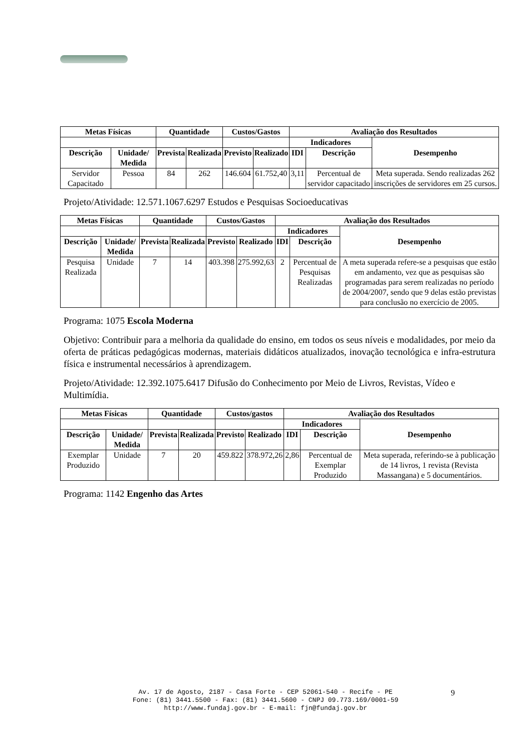| Metas Físicas | | Quantidade | | Custos/Gastos | | Avaliação dos Resultados | | |
| --- | --- | --- | --- | --- | --- | --- | --- | --- |
| | | | | | | Indicadores | | Desempenho |
| Descrição | Unidade/ Medida | Prevista | Realizada | Previsto | Realizado | IDI | Descrição | |
| Servidor Capacitado | Pessoa | 84 | 262 | 146.604 | 61.752,40 | 3,11 | Percentual de servidor capacitado | Meta superada. Sendo realizadas 262 inscrições de servidores em 25 cursos. |
Projeto/Atividade: 12.571.1067.6297 Estudos e Pesquisas Socioeducativas
| Metas Físicas | | Quantidade | | Custos/Gastos | | Avaliação dos Resultados | | |
| --- | --- | --- | --- | --- | --- | --- | --- | --- |
| | | | | | | Indicadores | | Desempenho |
| Descrição | Unidade/ Medida | Prevista | Realizada | Previsto | Realizado | IDI | Descrição | |
| Pesquisa Realizada | Unidade | 7 | 14 | 403.398 | 275.992,63 | 2 | Percentual de Pesquisas Realizadas | A meta superada refere-se a pesquisas que estão em andamento, vez que as pesquisas são programadas para serem realizadas no período de 2004/2007, sendo que 9 delas estão previstas para conclusão no exercício de 2005. |
Programa: 1075 Escola Moderna
Objetivo: Contribuir para a melhoria da qualidade do ensino, em todos os seus níveis e modalidades, por meio da oferta de práticas pedagógicas modernas, materiais didáticos atualizados, inovação tecnológica e infra-estrutura física e instrumental necessários à aprendizagem.
Projeto/Atividade: 12.392.1075.6417 Difusão do Conhecimento por Meio de Livros, Revistas, Vídeo e Multimídia.
| Metas Físicas | | Quantidade | | Custos/gastos | | Avaliação dos Resultados | | |
| --- | --- | --- | --- | --- | --- | --- | --- | --- |
| | | | | | | Indicadores | | Desempenho |
| Descrição | Unidade/ Medida | Prevista | Realizada | Previsto | Realizado | IDI | Descrição | |
| Exemplar Produzido | Unidade | 7 | 20 | 459.822 | 378.972,26 | 2,86 | Percentual de Exemplar Produzido | Meta superada, referindo-se à publicação de 14 livros, 1 revista (Revista Massangana) e 5 documentários. |
Programa: 1142 Engenho das Artes
Av. 17 de Agosto, 2187 - Casa Forte - CEP 52061-540 - Recife - PE
Fone: (81) 3441.5500 - Fax: (81) 3441.5600 - CNPJ 09.773.169/0001-59
http://www.fundaj.gov.br - E-mail: fjn@fundaj.gov.br
9